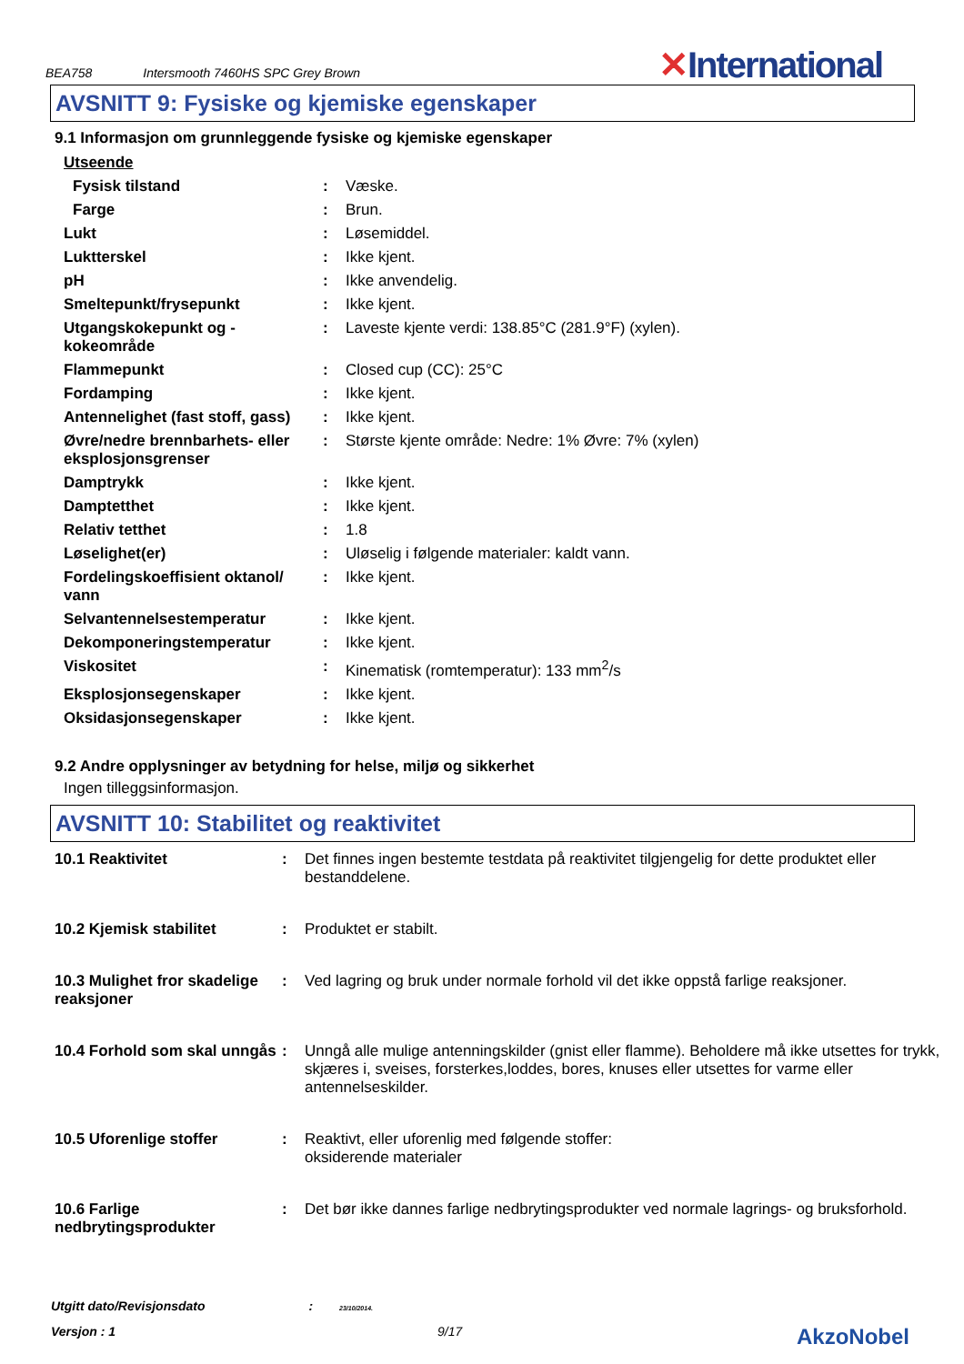BEA758 Intersmooth 7460HS SPC Grey Brown
✕International
AVSNITT 9: Fysiske og kjemiske egenskaper
9.1 Informasjon om grunnleggende fysiske og kjemiske egenskaper
| Utseende | | |
| Fysisk tilstand | : | Væske. |
| Farge | : | Brun. |
| Lukt | : | Løsemiddel. |
| Luktterskel | : | Ikke kjent. |
| pH | : | Ikke anvendelig. |
| Smeltepunkt/frysepunkt | : | Ikke kjent. |
| Utgangskokepunkt og -kokeområde | : | Laveste kjente verdi: 138.85°C (281.9°F) (xylen). |
| Flammepunkt | : | Closed cup (CC): 25°C |
| Fordamping | : | Ikke kjent. |
| Antennelighet (fast stoff, gass) | : | Ikke kjent. |
| Øvre/nedre brennbarhets- eller eksplosjonsgrenser | : | Største kjente område: Nedre: 1% Øvre: 7% (xylen) |
| Damptrykk | : | Ikke kjent. |
| Damptetthet | : | Ikke kjent. |
| Relativ tetthet | : | 1.8 |
| Løselighet(er) | : | Uløselig i følgende materialer: kaldt vann. |
| Fordelingskoeffisient oktanol/ vann | : | Ikke kjent. |
| Selvantennelsestemperatur | : | Ikke kjent. |
| Dekomponeringstemperatur | : | Ikke kjent. |
| Viskositet | : | Kinematisk (romtemperatur): 133 mm<sup>2</sup>/s |
| Eksplosjonsegenskaper | : | Ikke kjent. |
| Oksidasjonsegenskaper | : | Ikke kjent. |
9.2 Andre opplysninger av betydning for helse, miljø og sikkerhet
Ingen tilleggsinformasjon.
AVSNITT 10: Stabilitet og reaktivitet
| 10.1 Reaktivitet | : | Det finnes ingen bestemte testdata på reaktivitet tilgjengelig for dette produktet eller bestanddelene. |
| 10.2 Kjemisk stabilitet | : | Produktet er stabilt. |
| 10.3 Mulighet fror skadelige reaksjoner | : | Ved lagring og bruk under normale forhold vil det ikke oppstå farlige reaksjoner. |
| 10.4 Forhold som skal unngås | : | Unngå alle mulige antenningskilder (gnist eller flamme). Beholdere må ikke utsettes for trykk, skjæres i, sveises, forsterkes,loddes, bores, knuses eller utsettes for varme eller antennelseskilder. |
| 10.5 Uforenlige stoffer | : | Reaktivt, eller uforenlig med følgende stoffer: oksiderende materialer |
| 10.6 Farlige nedbrytingsprodukter | : | Det bør ikke dannes farlige nedbrytingsprodukter ved normale lagrings- og bruksforhold. |
Utgitt dato/Revisjonsdato : 23/10/2014.
Versjon : 1 9/17 AkzoNobel